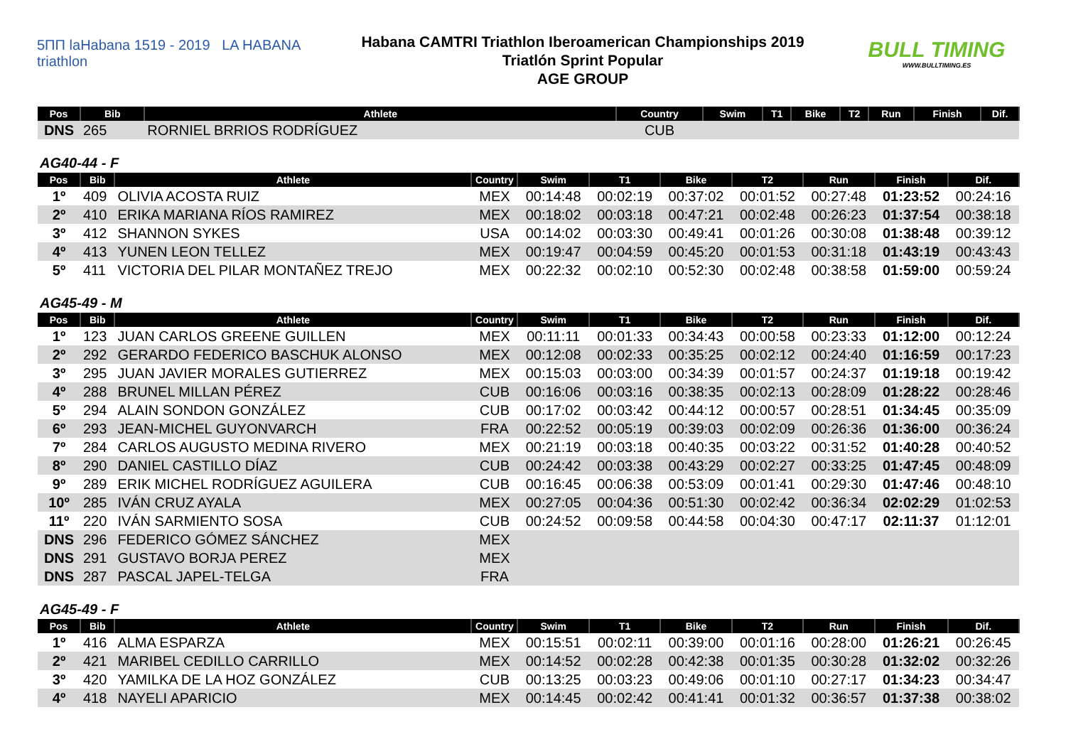5ΠΠ laHabana 1519 - 2019 LA HABANA triathlon
Habana CAMTRI Triathlon Iberoamerican Championships 2019
Triatlón Sprint Popular
AGE GROUP
BULL TIMING
WWW.BULLTIMING.ES
| Pos | Bib | Athlete | Country | Swim | T1 | Bike | T2 | Run | Finish | Dif. |
| --- | --- | --- | --- | --- | --- | --- | --- | --- | --- | --- |
| DNS | 265 | RORNIEL BRRIOS RODRÍGUEZ | CUB | | | | | | | |
AG40-44 - F
| Pos | Bib | Athlete | Country | Swim | T1 | Bike | T2 | Run | Finish | Dif. |
| --- | --- | --- | --- | --- | --- | --- | --- | --- | --- | --- |
| 1º | 409 | OLIVIA ACOSTA RUIZ | MEX | 00:14:48 | 00:02:19 | 00:37:02 | 00:01:52 | 00:27:48 | 01:23:52 | 00:24:16 |
| 2º | 410 | ERIKA MARIANA RÍOS RAMIREZ | MEX | 00:18:02 | 00:03:18 | 00:47:21 | 00:02:48 | 00:26:23 | 01:37:54 | 00:38:18 |
| 3º | 412 | SHANNON SYKES | USA | 00:14:02 | 00:03:30 | 00:49:41 | 00:01:26 | 00:30:08 | 01:38:48 | 00:39:12 |
| 4º | 413 | YUNEN LEON TELLEZ | MEX | 00:19:47 | 00:04:59 | 00:45:20 | 00:01:53 | 00:31:18 | 01:43:19 | 00:43:43 |
| 5º | 411 | VICTORIA DEL PILAR MONTAÑEZ TREJO | MEX | 00:22:32 | 00:02:10 | 00:52:30 | 00:02:48 | 00:38:58 | 01:59:00 | 00:59:24 |
AG45-49 - M
| Pos | Bib | Athlete | Country | Swim | T1 | Bike | T2 | Run | Finish | Dif. |
| --- | --- | --- | --- | --- | --- | --- | --- | --- | --- | --- |
| 1º | 123 | JUAN CARLOS GREENE GUILLEN | MEX | 00:11:11 | 00:01:33 | 00:34:43 | 00:00:58 | 00:23:33 | 01:12:00 | 00:12:24 |
| 2º | 292 | GERARDO FEDERICO BASCHUK ALONSO | MEX | 00:12:08 | 00:02:33 | 00:35:25 | 00:02:12 | 00:24:40 | 01:16:59 | 00:17:23 |
| 3º | 295 | JUAN JAVIER MORALES GUTIERREZ | MEX | 00:15:03 | 00:03:00 | 00:34:39 | 00:01:57 | 00:24:37 | 01:19:18 | 00:19:42 |
| 4º | 288 | BRUNEL MILLAN PÉREZ | CUB | 00:16:06 | 00:03:16 | 00:38:35 | 00:02:13 | 00:28:09 | 01:28:22 | 00:28:46 |
| 5º | 294 | ALAIN SONDON GONZÁLEZ | CUB | 00:17:02 | 00:03:42 | 00:44:12 | 00:00:57 | 00:28:51 | 01:34:45 | 00:35:09 |
| 6º | 293 | JEAN-MICHEL GUYONVARCH | FRA | 00:22:52 | 00:05:19 | 00:39:03 | 00:02:09 | 00:26:36 | 01:36:00 | 00:36:24 |
| 7º | 284 | CARLOS AUGUSTO MEDINA RIVERO | MEX | 00:21:19 | 00:03:18 | 00:40:35 | 00:03:22 | 00:31:52 | 01:40:28 | 00:40:52 |
| 8º | 290 | DANIEL CASTILLO DÍAZ | CUB | 00:24:42 | 00:03:38 | 00:43:29 | 00:02:27 | 00:33:25 | 01:47:45 | 00:48:09 |
| 9º | 289 | ERIK MICHEL RODRÍGUEZ AGUILERA | CUB | 00:16:45 | 00:06:38 | 00:53:09 | 00:01:41 | 00:29:30 | 01:47:46 | 00:48:10 |
| 10º | 285 | IVÁN CRUZ AYALA | MEX | 00:27:05 | 00:04:36 | 00:51:30 | 00:02:42 | 00:36:34 | 02:02:29 | 01:02:53 |
| 11º | 220 | IVÁN SARMIENTO SOSA | CUB | 00:24:52 | 00:09:58 | 00:44:58 | 00:04:30 | 00:47:17 | 02:11:37 | 01:12:01 |
| DNS | 296 | FEDERICO GÓMEZ SÁNCHEZ | MEX | | | | | | | |
| DNS | 291 | GUSTAVO BORJA PEREZ | MEX | | | | | | | |
| DNS | 287 | PASCAL JAPEL-TELGA | FRA | | | | | | | |
AG45-49 - F
| Pos | Bib | Athlete | Country | Swim | T1 | Bike | T2 | Run | Finish | Dif. |
| --- | --- | --- | --- | --- | --- | --- | --- | --- | --- | --- |
| 1º | 416 | ALMA ESPARZA | MEX | 00:15:51 | 00:02:11 | 00:39:00 | 00:01:16 | 00:28:00 | 01:26:21 | 00:26:45 |
| 2º | 421 | MARIBEL CEDILLO CARRILLO | MEX | 00:14:52 | 00:02:28 | 00:42:38 | 00:01:35 | 00:30:28 | 01:32:02 | 00:32:26 |
| 3º | 420 | YAMILKA DE LA HOZ GONZÁLEZ | CUB | 00:13:25 | 00:03:23 | 00:49:06 | 00:01:10 | 00:27:17 | 01:34:23 | 00:34:47 |
| 4º | 418 | NAYELI APARICIO | MEX | 00:14:45 | 00:02:42 | 00:41:41 | 00:01:32 | 00:36:57 | 01:37:38 | 00:38:02 |